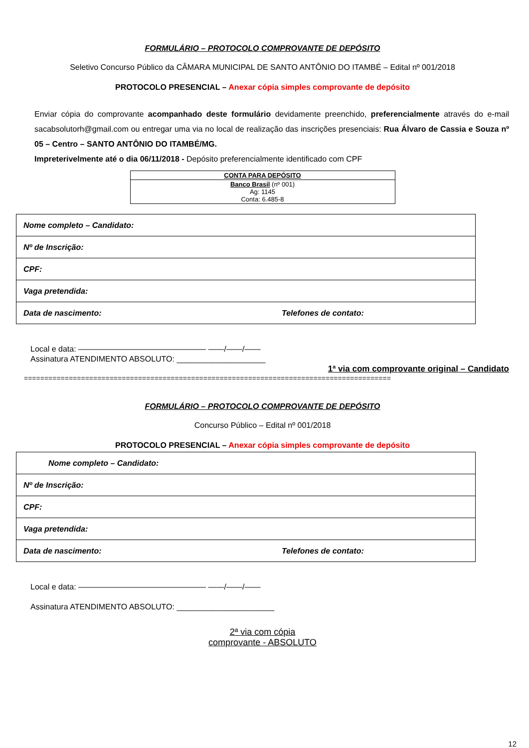FORMULÁRIO – PROTOCOLO COMPROVANTE DE DEPÓSITO
Seletivo Concurso Público da CÂMARA MUNICIPAL DE SANTO ANTÔNIO DO ITAMBÉ – Edital nº 001/2018
PROTOCOLO PRESENCIAL – Anexar cópia simples comprovante de depósito
Enviar cópia do comprovante acompanhado deste formulário devidamente preenchido, preferencialmente através do e-mail sacabsolutorh@gmail.com ou entregar uma via no local de realização das inscrições presenciais: Rua Álvaro de Cassia e Souza nº 05 – Centro – SANTO ANTÔNIO DO ITAMBÉ/MG.
Impreterivelmente até o dia 06/11/2018 - Depósito preferencialmente identificado com CPF
| CONTA PARA DEPÓSITO |
| --- |
| Banco Brasil (nº 001) Ag: 1145 Conta: 6.485-8 |
| Nome completo – Candidato: | |
| Nº de Inscrição: | |
| CPF: | |
| Vaga pretendida: | |
| Data de nascimento: | Telefones de contato: |
Local e data: ———————————————— ——/——/——
Assinatura ATENDIMENTO ABSOLUTO: ____________________
1ª via com comprovante original – Candidato
==========================================================================================
FORMULÁRIO – PROTOCOLO COMPROVANTE DE DEPÓSITO
Concurso Público – Edital nº 001/2018
PROTOCOLO PRESENCIAL – Anexar cópia simples comprovante de depósito
| Nome completo – Candidato: | |
| Nº de Inscrição: | |
| CPF: | |
| Vaga pretendida: | |
| Data de nascimento: | Telefones de contato: |
Local e data: ———————————————— ——/——/——
Assinatura ATENDIMENTO ABSOLUTO: ______________________
2ª via com cópia
comprovante - ABSOLUTO
12